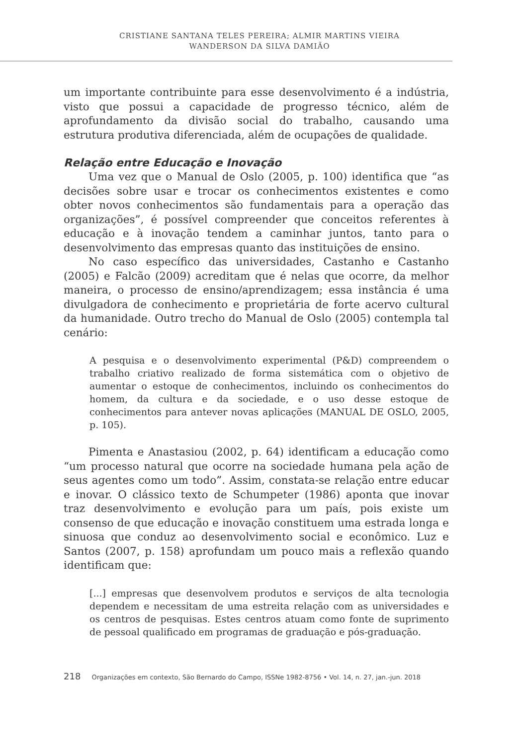CRISTIANE SANTANA TELES PEREIRA; ALMIR MARTINS VIEIRA
WANDERSON DA SILVA DAMIÃO
um importante contribuinte para esse desenvolvimento é a indústria, visto que possui a capacidade de progresso técnico, além de aprofundamento da divisão social do trabalho, causando uma estrutura produtiva diferenciada, além de ocupações de qualidade.
Relação entre Educação e Inovação
Uma vez que o Manual de Oslo (2005, p. 100) identifica que “as decisões sobre usar e trocar os conhecimentos existentes e como obter novos conhecimentos são fundamentais para a operação das organizações”, é possível compreender que conceitos referentes à educação e à inovação tendem a caminhar juntos, tanto para o desenvolvimento das empresas quanto das instituições de ensino.
No caso específico das universidades, Castanho e Castanho (2005) e Falcão (2009) acreditam que é nelas que ocorre, da melhor maneira, o processo de ensino/aprendizagem; essa instância é uma divulgadora de conhecimento e proprietária de forte acervo cultural da humanidade. Outro trecho do Manual de Oslo (2005) contempla tal cenário:
A pesquisa e o desenvolvimento experimental (P&D) compreendem o trabalho criativo realizado de forma sistemática com o objetivo de aumentar o estoque de conhecimentos, incluindo os conhecimentos do homem, da cultura e da sociedade, e o uso desse estoque de conhecimentos para antever novas aplicações (MANUAL DE OSLO, 2005, p. 105).
Pimenta e Anastasiou (2002, p. 64) identificam a educação como “um processo natural que ocorre na sociedade humana pela ação de seus agentes como um todo”. Assim, constata-se relação entre educar e inovar. O clássico texto de Schumpeter (1986) aponta que inovar traz desenvolvimento e evolução para um país, pois existe um consenso de que educação e inovação constituem uma estrada longa e sinuosa que conduz ao desenvolvimento social e econômico. Luz e Santos (2007, p. 158) aprofundam um pouco mais a reflexão quando identificam que:
[...] empresas que desenvolvem produtos e serviços de alta tecnologia dependem e necessitam de uma estreita relação com as universidades e os centros de pesquisas. Estes centros atuam como fonte de suprimento de pessoal qualificado em programas de graduação e pós-graduação.
218 Organizações em contexto, São Bernardo do Campo, ISSNe 1982-8756 • Vol. 14, n. 27, jan.-jun. 2018